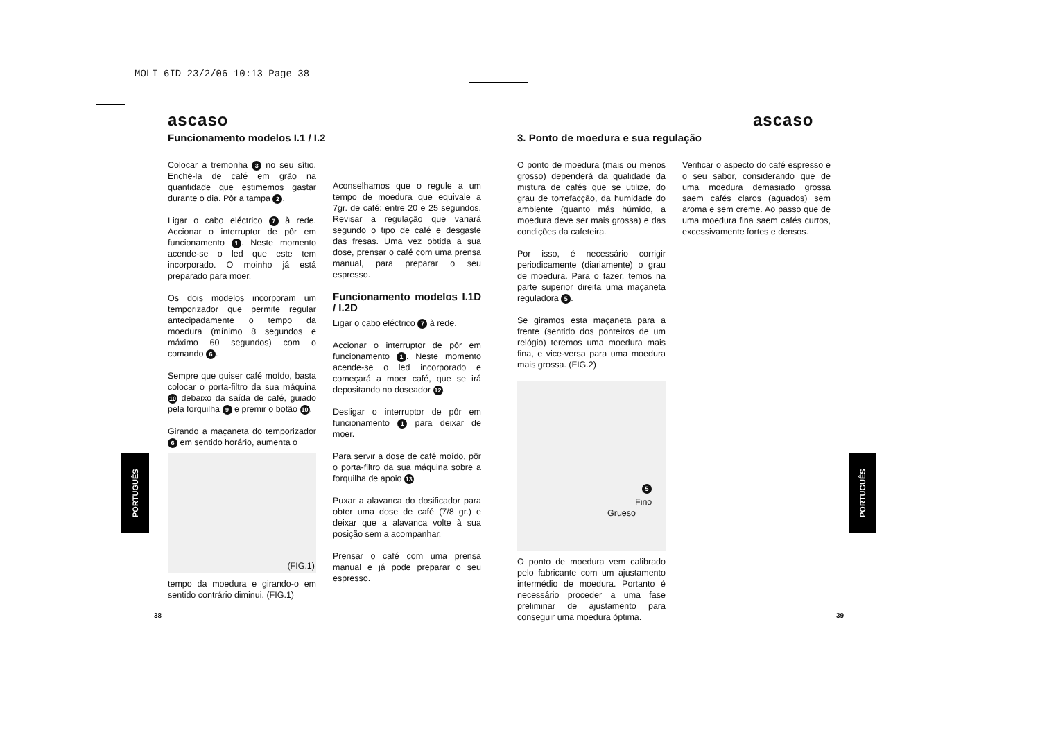MOLI 6ID 23/2/06 10:13 Page 38
ascaso
Funcionamento modelos I.1 / I.2
Colocar a tremonha 3 no seu sítio. Enchê-la de café em grão na quantidade que estimemos gastar durante o dia. Pôr a tampa 2.
Ligar o cabo eléctrico 7 à rede. Accionar o interruptor de pôr em funcionamento 1. Neste momento acende-se o led que este tem incorporado. O moinho já está preparado para moer.
Os dois modelos incorporam um temporizador que permite regular antecipadamente o tempo da moedura (mínimo 8 segundos e máximo 60 segundos) com o comando 6.
Sempre que quiser café moído, basta colocar o porta-filtro da sua máquina 10 debaixo da saída de café, guiado pela forquilha 9 e premir o botão 10.
Girando a maçaneta do temporizador 6 em sentido horário, aumenta o
(FIG.1)
tempo da moedura e girando-o em sentido contrário diminui. (FIG.1)
Aconselhamos que o regule a um tempo de moedura que equivale a 7gr. de café: entre 20 e 25 segundos. Revisar a regulação que variará segundo o tipo de café e desgaste das fresas. Uma vez obtida a sua dose, prensar o café com uma prensa manual, para preparar o seu espresso.
Funcionamento modelos I.1D / I.2D
Ligar o cabo eléctrico 7 à rede.
Accionar o interruptor de pôr em funcionamento 1. Neste momento acende-se o led incorporado e começará a moer café, que se irá depositando no doseador 12.
Desligar o interruptor de pôr em funcionamento 1 para deixar de moer.
Para servir a dose de café moído, pôr o porta-filtro da sua máquina sobre a forquilha de apoio 13.
Puxar a alavanca do dosificador para obter uma dose de café (7/8 gr.) e deixar que a alavanca volte à sua posição sem a acompanhar.
Prensar o café com uma prensa manual e já pode preparar o seu espresso.
ascaso
3. Ponto de moedura e sua regulação
O ponto de moedura (mais ou menos grosso) dependerá da qualidade da mistura de cafés que se utilize, do grau de torrefacção, da humidade do ambiente (quanto más húmido, a moedura deve ser mais grossa) e das condições da cafeteira.
Por isso, é necessário corrigir periodicamente (diariamente) o grau de moedura. Para o fazer, temos na parte superior direita uma maçaneta reguladora 5.
Se giramos esta maçaneta para a frente (sentido dos ponteiros de um relógio) teremos uma moedura mais fina, e vice-versa para uma moedura mais grossa. (FIG.2)
5
Fino
Grueso
O ponto de moedura vem calibrado pelo fabricante com um ajustamento intermédio de moedura. Portanto é necessário proceder a uma fase preliminar de ajustamento para conseguir uma moedura óptima.
Verificar o aspecto do café espresso e o seu sabor, considerando que de uma moedura demasiado grossa saem cafés claros (aguados) sem aroma e sem creme. Ao passo que de uma moedura fina saem cafés curtos, excessivamente fortes e densos.
PORTUGUÊS
PORTUGUÊS
38 39